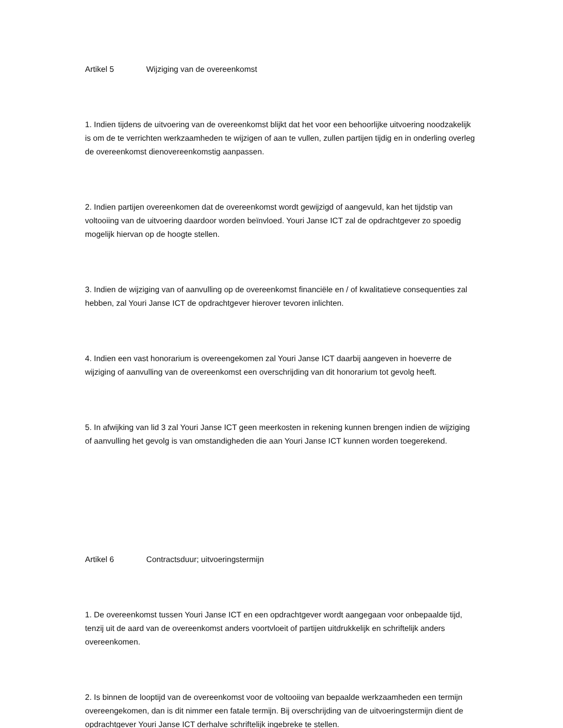Artikel 5 Wijziging van de overeenkomst
1. Indien tijdens de uitvoering van de overeenkomst blijkt dat het voor een behoorlijke uitvoering noodzakelijk is om de te verrichten werkzaamheden te wijzigen of aan te vullen, zullen partijen tijdig en in onderling overleg de overeenkomst dienovereenkomstig aanpassen.
2. Indien partijen overeenkomen dat de overeenkomst wordt gewijzigd of aangevuld, kan het tijdstip van voltooiing van de uitvoering daardoor worden beïnvloed. Youri Janse ICT zal de opdrachtgever zo spoedig mogelijk hiervan op de hoogte stellen.
3. Indien de wijziging van of aanvulling op de overeenkomst financiële en / of kwalitatieve consequenties zal hebben, zal Youri Janse ICT de opdrachtgever hierover tevoren inlichten.
4. Indien een vast honorarium is overeengekomen zal Youri Janse ICT daarbij aangeven in hoeverre de wijziging of aanvulling van de overeenkomst een overschrijding van dit honorarium tot gevolg heeft.
5. In afwijking van lid 3 zal Youri Janse ICT geen meerkosten in rekening kunnen brengen indien de wijziging of aanvulling het gevolg is van omstandigheden die aan Youri Janse ICT kunnen worden toegerekend.
Artikel 6 Contractsduur; uitvoeringstermijn
1. De overeenkomst tussen Youri Janse ICT en een opdrachtgever wordt aangegaan voor onbepaalde tijd, tenzij uit de aard van de overeenkomst anders voortvloeit of partijen uitdrukkelijk en schriftelijk anders overeenkomen.
2. Is binnen de looptijd van de overeenkomst voor de voltooiing van bepaalde werkzaamheden een termijn overeengekomen, dan is dit nimmer een fatale termijn. Bij overschrijding van de uitvoeringstermijn dient de opdrachtgever Youri Janse ICT derhalve schriftelijk ingebreke te stellen.